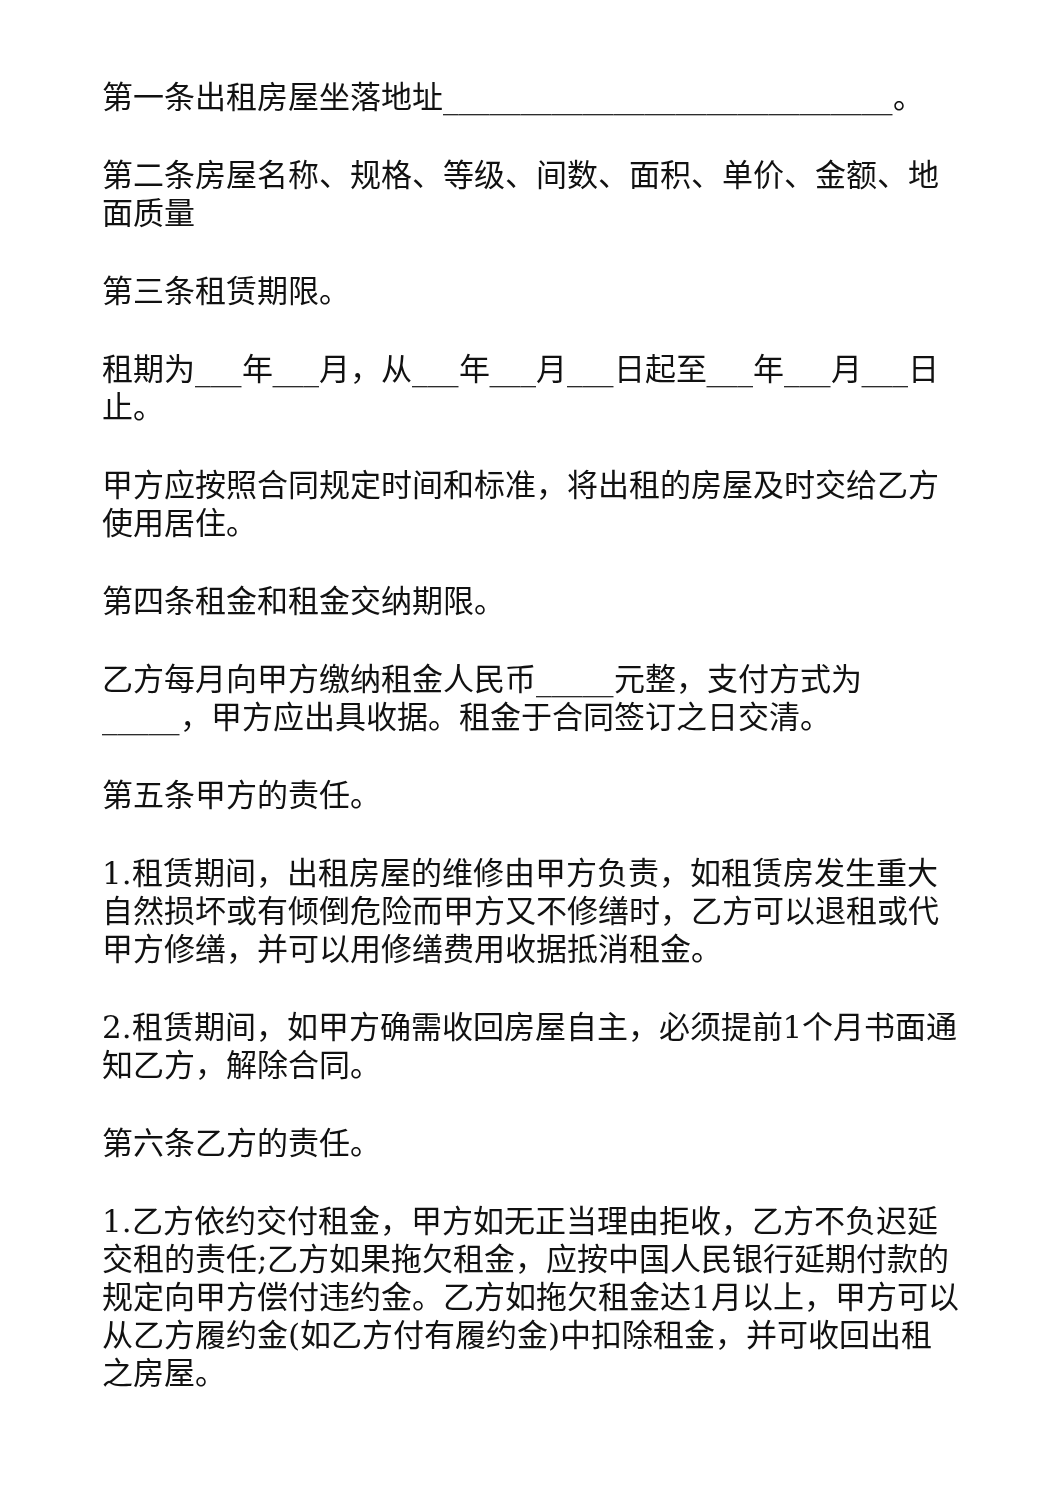第一条出租房屋坐落地址_____________________________。
第二条房屋名称、规格、等级、间数、面积、单价、金额、地面质量
第三条租赁期限。
租期为___年___月，从___年___月___日起至___年___月___日止。
甲方应按照合同规定时间和标准，将出租的房屋及时交给乙方使用居住。
第四条租金和租金交纳期限。
乙方每月向甲方缴纳租金人民币_____元整，支付方式为_____，甲方应出具收据。租金于合同签订之日交清。
第五条甲方的责任。
1.租赁期间，出租房屋的维修由甲方负责，如租赁房发生重大自然损坏或有倾倒危险而甲方又不修缮时，乙方可以退租或代甲方修缮，并可以用修缮费用收据抵消租金。
2.租赁期间，如甲方确需收回房屋自主，必须提前1个月书面通知乙方，解除合同。
第六条乙方的责任。
1.乙方依约交付租金，甲方如无正当理由拒收，乙方不负迟延交租的责任;乙方如果拖欠租金，应按中国人民银行延期付款的规定向甲方偿付违约金。乙方如拖欠租金达1月以上，甲方可以从乙方履约金(如乙方付有履约金)中扣除租金，并可收回出租之房屋。